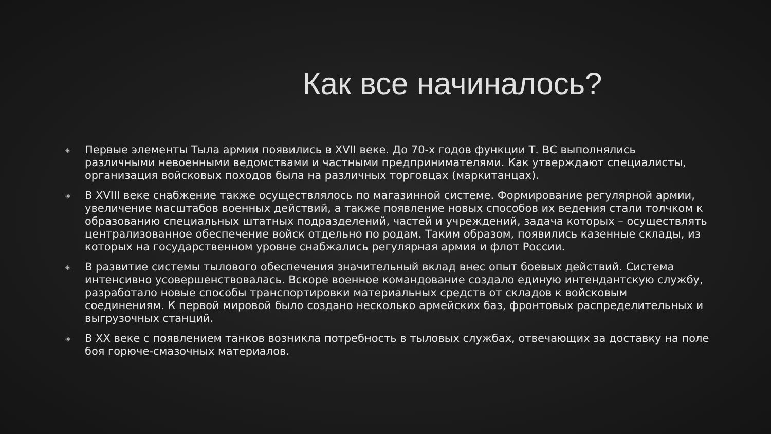Как все начиналось?
◈ Первые элементы Тыла армии появились в XVII веке. До 70-х годов функции Т. ВС выполнялись различными невоенными ведомствами и частными предпринимателями. Как утверждают специалисты, организация войсковых походов была на различных торговцах (маркитанцах).
◈ В XVIII веке снабжение также осуществлялось по магазинной системе. Формирование регулярной армии, увеличение масштабов военных действий, а также появление новых способов их ведения стали толчком к образованию специальных штатных подразделений, частей и учреждений, задача которых – осуществлять централизованное обеспечение войск отдельно по родам. Таким образом, появились казенные склады, из которых на государственном уровне снабжались регулярная армия и флот России.
◈ В развитие системы тылового обеспечения значительный вклад внес опыт боевых действий. Система интенсивно усовершенствовалась. Вскоре военное командование создало единую интендантскую службу, разработало новые способы транспортировки материальных средств от складов к войсковым соединениям. К первой мировой было создано несколько армейских баз, фронтовых распределительных и выгрузочных станций.
◈ В XX веке с появлением танков возникла потребность в тыловых службах, отвечающих за доставку на поле боя горюче-смазочных материалов.